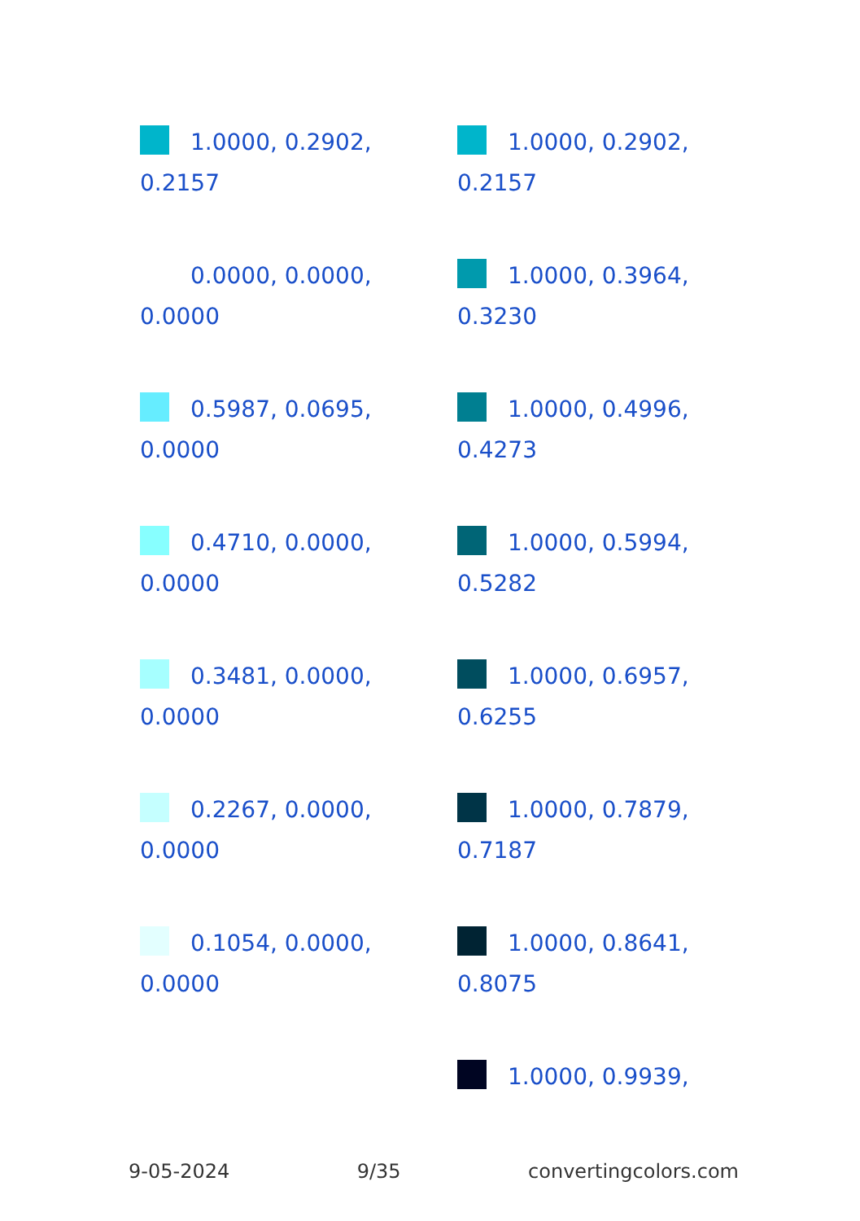1.0000, 0.2902, 0.2157
1.0000, 0.2902, 0.2157
0.0000, 0.0000, 0.0000
1.0000, 0.3964, 0.3230
0.5987, 0.0695, 0.0000
1.0000, 0.4996, 0.4273
0.4710, 0.0000, 0.0000
1.0000, 0.5994, 0.5282
0.3481, 0.0000, 0.0000
1.0000, 0.6957, 0.6255
0.2267, 0.0000, 0.0000
1.0000, 0.7879, 0.7187
0.1054, 0.0000, 0.0000
1.0000, 0.8641, 0.8075
1.0000, 0.9939,
9-05-2024 9/35 convertingcolors.com